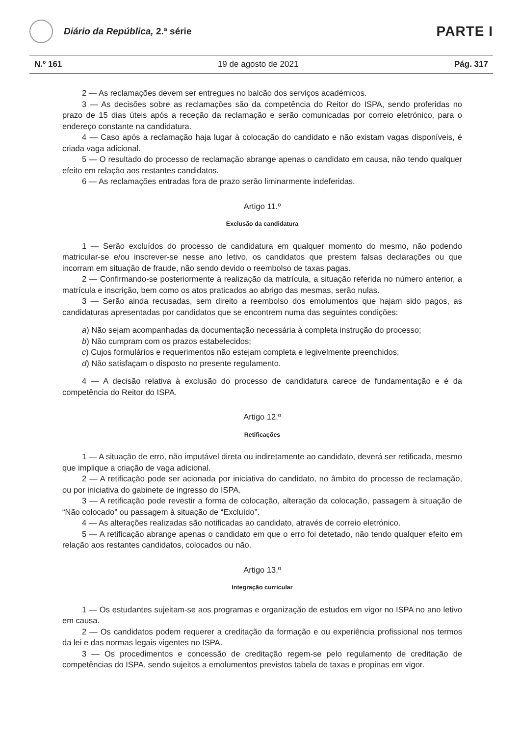Diário da República, 2.ª série
PARTE I
N.º 161 19 de agosto de 2021 Pág. 317
2 — As reclamações devem ser entregues no balcão dos serviços académicos.
3 — As decisões sobre as reclamações são da competência do Reitor do ISPA, sendo proferidas no prazo de 15 dias úteis após a receção da reclamação e serão comunicadas por correio eletrónico, para o endereço constante na candidatura.
4 — Caso após a reclamação haja lugar à colocação do candidato e não existam vagas disponíveis, é criada vaga adicional.
5 — O resultado do processo de reclamação abrange apenas o candidato em causa, não tendo qualquer efeito em relação aos restantes candidatos.
6 — As reclamações entradas fora de prazo serão liminarmente indeferidas.
Artigo 11.º
Exclusão da candidatura
1 — Serão excluídos do processo de candidatura em qualquer momento do mesmo, não podendo matricular-se e/ou inscrever-se nesse ano letivo, os candidatos que prestem falsas declarações ou que incorram em situação de fraude, não sendo devido o reembolso de taxas pagas.
2 — Confirmando-se posteriormente à realização da matrícula, a situação referida no número anterior, a matrícula e inscrição, bem como os atos praticados ao abrigo das mesmas, serão nulas.
3 — Serão ainda recusadas, sem direito a reembolso dos emolumentos que hajam sido pagos, as candidaturas apresentadas por candidatos que se encontrem numa das seguintes condições:
a) Não sejam acompanhadas da documentação necessária à completa instrução do processo;
b) Não cumpram com os prazos estabelecidos;
c) Cujos formulários e requerimentos não estejam completa e legivelmente preenchidos;
d) Não satisfaçam o disposto no presente regulamento.
4 — A decisão relativa à exclusão do processo de candidatura carece de fundamentação e é da competência do Reitor do ISPA.
Artigo 12.º
Retificações
1 — A situação de erro, não imputável direta ou indiretamente ao candidato, deverá ser retificada, mesmo que implique a criação de vaga adicional.
2 — A retificação pode ser acionada por iniciativa do candidato, no âmbito do processo de reclamação, ou por iniciativa do gabinete de ingresso do ISPA.
3 — A retificação pode revestir a forma de colocação, alteração da colocação, passagem à situação de “Não colocado” ou passagem à situação de “Excluído”.
4 — As alterações realizadas são notificadas ao candidato, através de correio eletrónico.
5 — A retificação abrange apenas o candidato em que o erro foi detetado, não tendo qualquer efeito em relação aos restantes candidatos, colocados ou não.
Artigo 13.º
Integração curricular
1 — Os estudantes sujeitam-se aos programas e organização de estudos em vigor no ISPA no ano letivo em causa.
2 — Os candidatos podem requerer a creditação da formação e ou experiência profissional nos termos da lei e das normas legais vigentes no ISPA.
3 — Os procedimentos e concessão de creditação regem-se pelo regulamento de creditação de competências do ISPA, sendo sujeitos a emolumentos previstos tabela de taxas e propinas em vigor.